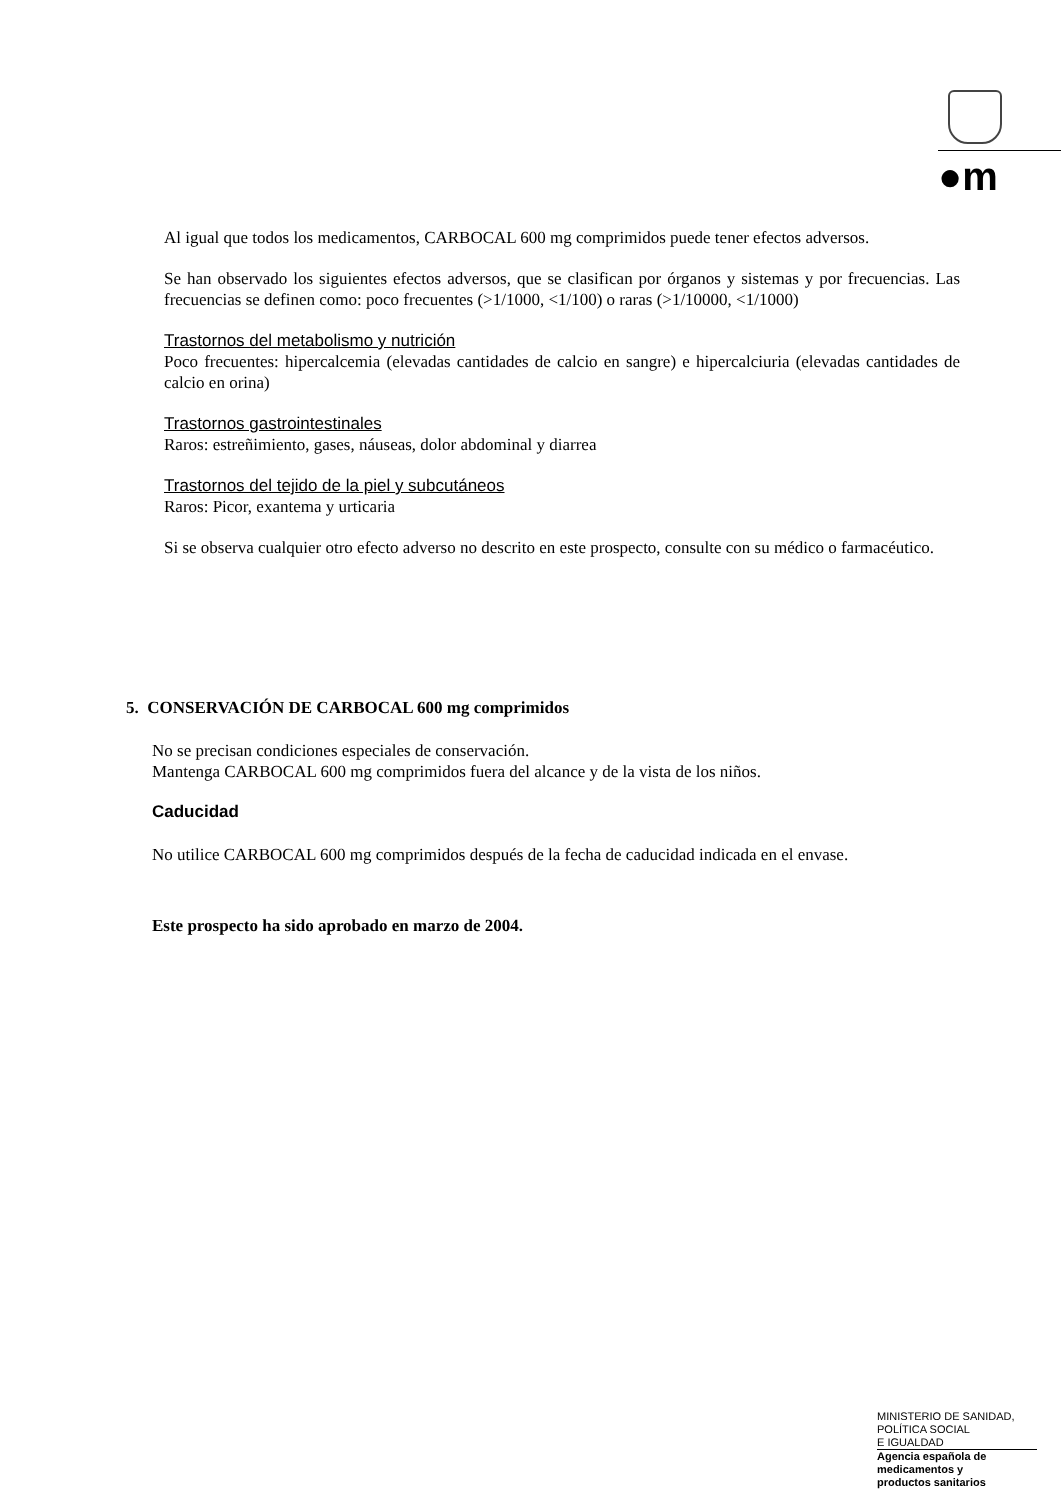●m
Al igual que todos los medicamentos, CARBOCAL 600 mg comprimidos puede tener efectos adversos.
Se han observado los siguientes efectos adversos, que se clasifican por órganos y sistemas y por frecuencias. Las frecuencias se definen como: poco frecuentes (>1/1000, <1/100) o raras (>1/10000, <1/1000)
Trastornos del metabolismo y nutrición
Poco frecuentes: hipercalcemia (elevadas cantidades de calcio en sangre) e hipercalciuria (elevadas cantidades de calcio en orina)
Trastornos gastrointestinales
Raros: estreñimiento, gases, náuseas, dolor abdominal y diarrea
Trastornos del tejido de la piel y subcutáneos
Raros: Picor, exantema y urticaria
Si se observa cualquier otro efecto adverso no descrito en este prospecto, consulte con su médico o farmacéutico.
5. CONSERVACIÓN DE CARBOCAL 600 mg comprimidos
No se precisan condiciones especiales de conservación.
Mantenga CARBOCAL 600 mg comprimidos fuera del alcance y de la vista de los niños.
Caducidad
No utilice CARBOCAL 600 mg comprimidos después de la fecha de caducidad indicada en el envase.
Este prospecto ha sido aprobado en marzo de 2004.
MINISTERIO DE SANIDAD,
POLÍTICA SOCIAL
E IGUALDAD
Agencia española de
medicamentos y
productos sanitarios